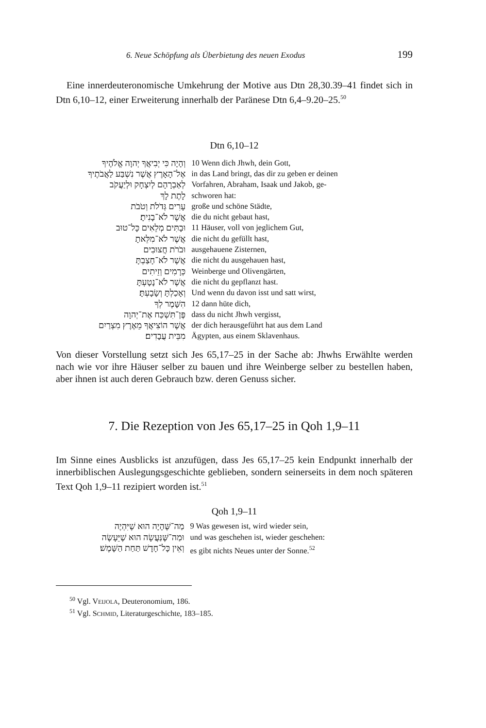6. Neue Schöpfung als Überbietung des neuen Exodus 199
Eine innerdeuteronomische Umkehrung der Motive aus Dtn 28,30.39–41 findet sich in Dtn 6,10–12, einer Erweiterung innerhalb der Paränese Dtn 6,4–9.20–25.<sup>50</sup>
Dtn 6,10–12
| וְהָיָה כִּי יְבִיאֲךָ יְהוָה אֱלֹהֶיךָ | 10 Wenn dich Jhwh, dein Gott, |
| אֶל־הָאָרֶץ אֲשֶׁר נִשְׁבַּע לַאֲבֹתֶיךָ | in das Land bringt, das dir zu geben er deinen |
| לְאַבְרָהָם לְיִצְחָק וּלְיַעֲקֹב | Vorfahren, Abraham, Isaak und Jakob, ge- |
| לָתֶת לָךְ | schworen hat: |
| עָרִים גְּדֹלֹת וְטֹבֹת | große und schöne Städte, |
| אֲשֶׁר לֹא־בָנִיתָ׃ | die du nicht gebaut hast, |
| וּבָתִּים מְלֵאִים כָּל־טוּב | 11 Häuser, voll von jeglichem Gut, |
| אֲשֶׁר לֹא־מִלֵּאתָ | die nicht du gefüllt hast, |
| וּבֹרֹת חֲצוּבִים | ausgehauene Zisternen, |
| אֲשֶׁר לֹא־חָצַבְתָּ | die nicht du ausgehauen hast, |
| כְּרָמִים וְזֵיתִים | Weinberge und Olivengärten, |
| אֲשֶׁר לֹא־נָטָעְתָּ | die nicht du gepflanzt hast. |
| וְאָכַלְתָּ וְשָׂבָעְתָּ׃ | Und wenn du davon isst und satt wirst, |
| הִשָּׁמֶר לְךָ | 12 dann hüte dich, |
| פֶּן־תִּשְׁכַּח אֶת־יְהוָה | dass du nicht Jhwh vergisst, |
| אֲשֶׁר הוֹצִיאֲךָ מֵאֶרֶץ מִצְרַיִם | der dich herausgeführt hat aus dem Land |
| מִבֵּית עֲבָדִים׃ | Ägypten, aus einem Sklavenhaus. |
Von dieser Vorstellung setzt sich Jes 65,17–25 in der Sache ab: Jhwhs Erwählte werden nach wie vor ihre Häuser selber zu bauen und ihre Weinberge selber zu bestellen haben, aber ihnen ist auch deren Gebrauch bzw. deren Genuss sicher.
7. Die Rezeption von Jes 65,17–25 in Qoh 1,9–11
Im Sinne eines Ausblicks ist anzufügen, dass Jes 65,17–25 kein Endpunkt innerhalb der innerbiblischen Auslegungsgeschichte geblieben, sondern seinerseits in dem noch späteren Text Qoh 1,9–11 rezipiert worden ist.<sup>51</sup>
Qoh 1,9–11
| מַה־שֶּׁהָיָה הוּא שֶׁיִּהְיֶה | 9 Was gewesen ist, wird wieder sein, |
| וּמַה־שֶּׁנַּעֲשָׂה הוּא שֶׁיֵּעָשֶׂה | und was geschehen ist, wieder geschehen: |
| וְאֵין כָּל־חָדָשׁ תַּחַת הַשָּׁמֶשׁ׃ | es gibt nichts Neues unter der Sonne.<sup>52</sup> |
<sup>50</sup> Vgl. VEIJOLA, Deuteronomium, 186.
<sup>51</sup> Vgl. SCHMID, Literaturgeschichte, 183–185.